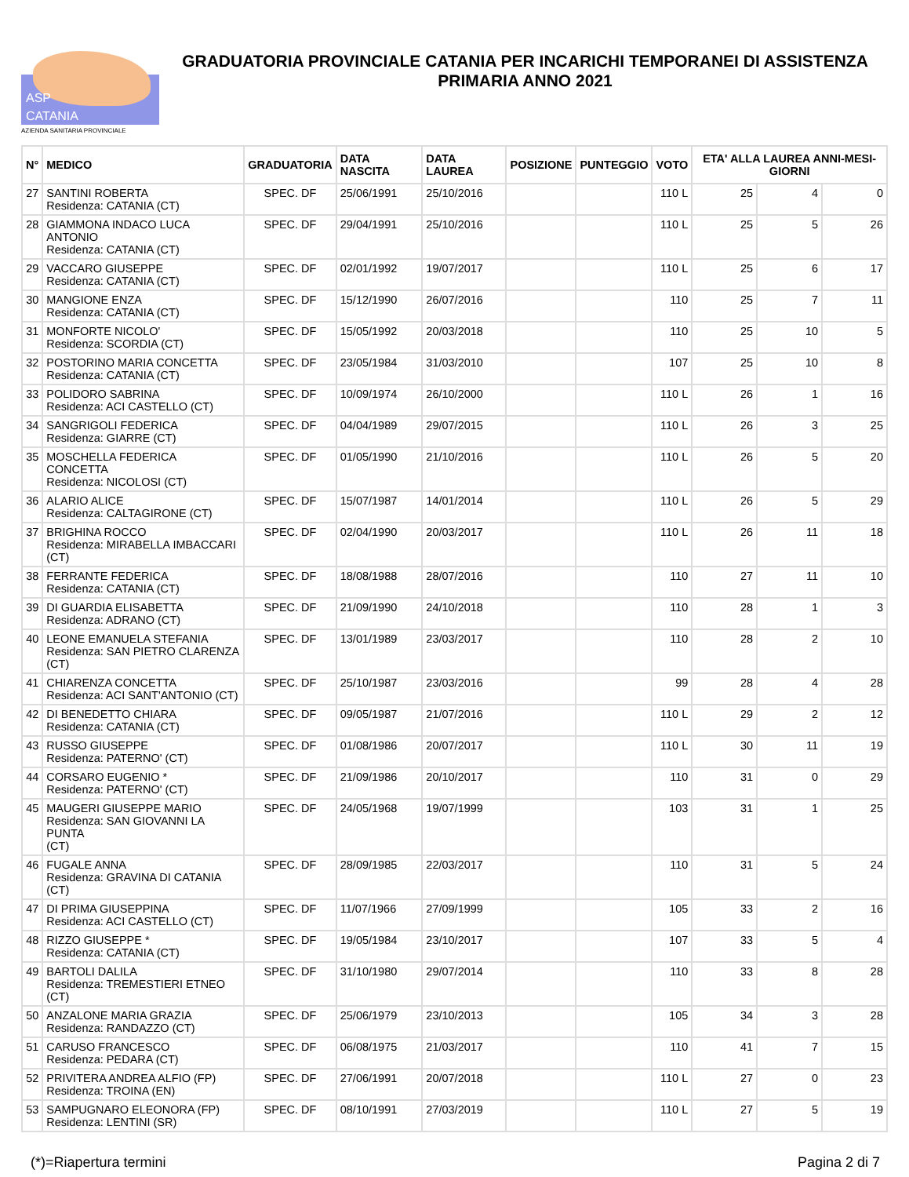ASP
CATANIA
AZIENDA SANITARIA PROVINCIALE
GRADUATORIA PROVINCIALE CATANIA PER INCARICHI TEMPORANEI DI ASSISTENZA PRIMARIA ANNO 2021
| N° | MEDICO | GRADUATORIA | DATA NASCITA | DATA LAUREA | POSIZIONE | PUNTEGGIO | VOTO | ETA' ALLA LAUREA ANNI-MESI-GIORNI | | |
| --- | --- | --- | --- | --- | --- | --- | --- | --- | --- | --- |
| 27 | SANTINI ROBERTA Residenza: CATANIA (CT) | SPEC. DF | 25/06/1991 | 25/10/2016 | | | 110 L | 25 | 4 | 0 |
| 28 | GIAMMONA INDACO LUCA ANTONIO Residenza: CATANIA (CT) | SPEC. DF | 29/04/1991 | 25/10/2016 | | | 110 L | 25 | 5 | 26 |
| 29 | VACCARO GIUSEPPE Residenza: CATANIA (CT) | SPEC. DF | 02/01/1992 | 19/07/2017 | | | 110 L | 25 | 6 | 17 |
| 30 | MANGIONE ENZA Residenza: CATANIA (CT) | SPEC. DF | 15/12/1990 | 26/07/2016 | | | 110 | 25 | 7 | 11 |
| 31 | MONFORTE NICOLO' Residenza: SCORDIA (CT) | SPEC. DF | 15/05/1992 | 20/03/2018 | | | 110 | 25 | 10 | 5 |
| 32 | POSTORINO MARIA CONCETTA Residenza: CATANIA (CT) | SPEC. DF | 23/05/1984 | 31/03/2010 | | | 107 | 25 | 10 | 8 |
| 33 | POLIDORO SABRINA Residenza: ACI CASTELLO (CT) | SPEC. DF | 10/09/1974 | 26/10/2000 | | | 110 L | 26 | 1 | 16 |
| 34 | SANGRIGOLI FEDERICA Residenza: GIARRE (CT) | SPEC. DF | 04/04/1989 | 29/07/2015 | | | 110 L | 26 | 3 | 25 |
| 35 | MOSCHELLA FEDERICA CONCETTA Residenza: NICOLOSI (CT) | SPEC. DF | 01/05/1990 | 21/10/2016 | | | 110 L | 26 | 5 | 20 |
| 36 | ALARIO ALICE Residenza: CALTAGIRONE (CT) | SPEC. DF | 15/07/1987 | 14/01/2014 | | | 110 L | 26 | 5 | 29 |
| 37 | BRIGHINA ROCCO Residenza: MIRABELLA IMBACCARI (CT) | SPEC. DF | 02/04/1990 | 20/03/2017 | | | 110 L | 26 | 11 | 18 |
| 38 | FERRANTE FEDERICA Residenza: CATANIA (CT) | SPEC. DF | 18/08/1988 | 28/07/2016 | | | 110 | 27 | 11 | 10 |
| 39 | DI GUARDIA ELISABETTA Residenza: ADRANO (CT) | SPEC. DF | 21/09/1990 | 24/10/2018 | | | 110 | 28 | 1 | 3 |
| 40 | LEONE EMANUELA STEFANIA Residenza: SAN PIETRO CLARENZA (CT) | SPEC. DF | 13/01/1989 | 23/03/2017 | | | 110 | 28 | 2 | 10 |
| 41 | CHIARENZA CONCETTA Residenza: ACI SANT'ANTONIO (CT) | SPEC. DF | 25/10/1987 | 23/03/2016 | | | 99 | 28 | 4 | 28 |
| 42 | DI BENEDETTO CHIARA Residenza: CATANIA (CT) | SPEC. DF | 09/05/1987 | 21/07/2016 | | | 110 L | 29 | 2 | 12 |
| 43 | RUSSO GIUSEPPE Residenza: PATERNO' (CT) | SPEC. DF | 01/08/1986 | 20/07/2017 | | | 110 L | 30 | 11 | 19 |
| 44 | CORSARO EUGENIO * Residenza: PATERNO' (CT) | SPEC. DF | 21/09/1986 | 20/10/2017 | | | 110 | 31 | 0 | 29 |
| 45 | MAUGERI GIUSEPPE MARIO Residenza: SAN GIOVANNI LA PUNTA (CT) | SPEC. DF | 24/05/1968 | 19/07/1999 | | | 103 | 31 | 1 | 25 |
| 46 | FUGALE ANNA Residenza: GRAVINA DI CATANIA (CT) | SPEC. DF | 28/09/1985 | 22/03/2017 | | | 110 | 31 | 5 | 24 |
| 47 | DI PRIMA GIUSEPPINA Residenza: ACI CASTELLO (CT) | SPEC. DF | 11/07/1966 | 27/09/1999 | | | 105 | 33 | 2 | 16 |
| 48 | RIZZO GIUSEPPE * Residenza: CATANIA (CT) | SPEC. DF | 19/05/1984 | 23/10/2017 | | | 107 | 33 | 5 | 4 |
| 49 | BARTOLI DALILA Residenza: TREMESTIERI ETNEO (CT) | SPEC. DF | 31/10/1980 | 29/07/2014 | | | 110 | 33 | 8 | 28 |
| 50 | ANZALONE MARIA GRAZIA Residenza: RANDAZZO (CT) | SPEC. DF | 25/06/1979 | 23/10/2013 | | | 105 | 34 | 3 | 28 |
| 51 | CARUSO FRANCESCO Residenza: PEDARA (CT) | SPEC. DF | 06/08/1975 | 21/03/2017 | | | 110 | 41 | 7 | 15 |
| 52 | PRIVITERA ANDREA ALFIO (FP) Residenza: TROINA (EN) | SPEC. DF | 27/06/1991 | 20/07/2018 | | | 110 L | 27 | 0 | 23 |
| 53 | SAMPUGNARO ELEONORA (FP) Residenza: LENTINI (SR) | SPEC. DF | 08/10/1991 | 27/03/2019 | | | 110 L | 27 | 5 | 19 |
(*)=Riapertura termini Pagina 2 di 7